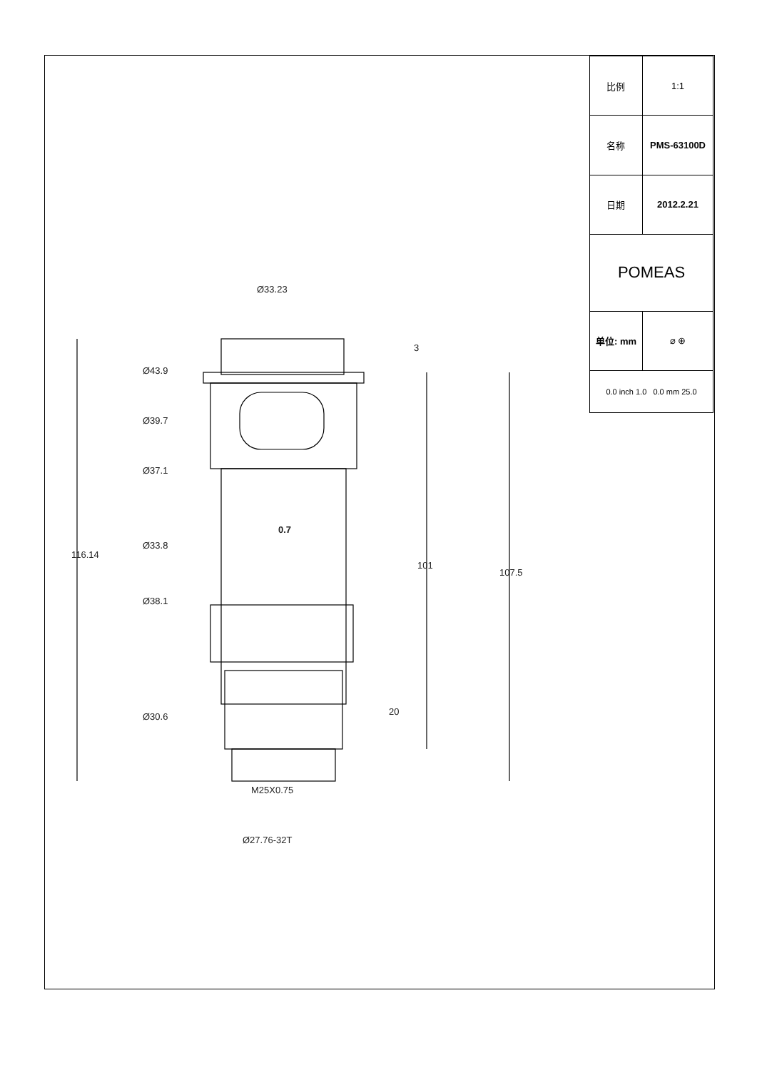| 比例 | 1:1 |
| 名称 | PMS-63100D |
| 日期 | 2012.2.21 |
| POMEAS | |
| 单位: mm | ⌀ ⊕ |
| 0.0 inch 1.0 0.0 mm 25.0 | |
Ø33.23
Ø43.9
Ø39.7
Ø37.1
0.7
Ø33.8
Ø38.1
Ø30.6
116.14
3
101
107.5
20
M25X0.75
Ø27.76-32T